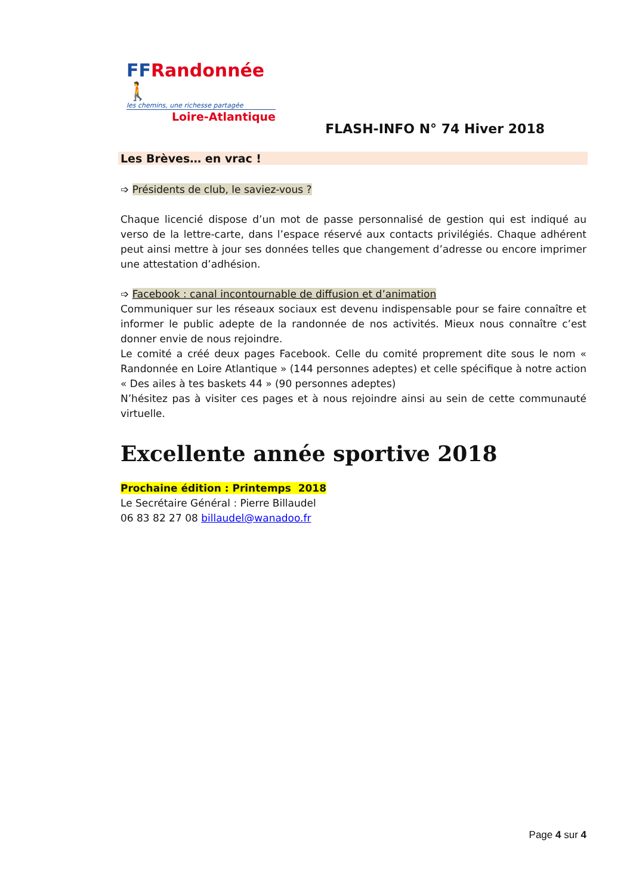FFRandonnée 🚶
les chemins, une richesse partagée
Loire-Atlantique
FLASH-INFO N° 74 Hiver 2018
Les Brèves… en vrac !
➩ Présidents de club, le saviez-vous ?
Chaque licencié dispose d’un mot de passe personnalisé de gestion qui est indiqué au verso de la lettre-carte, dans l’espace réservé aux contacts privilégiés. Chaque adhérent peut ainsi mettre à jour ses données telles que changement d’adresse ou encore imprimer une attestation d’adhésion.
➩ Facebook : canal incontournable de diffusion et d’animation
Communiquer sur les réseaux sociaux est devenu indispensable pour se faire connaître et informer le public adepte de la randonnée de nos activités. Mieux nous connaître c’est donner envie de nous rejoindre.
Le comité a créé deux pages Facebook. Celle du comité proprement dite sous le nom « Randonnée en Loire Atlantique » (144 personnes adeptes) et celle spécifique à notre action « Des ailes à tes baskets 44 » (90 personnes adeptes)
N’hésitez pas à visiter ces pages et à nous rejoindre ainsi au sein de cette communauté virtuelle.
Excellente année sportive 2018
Prochaine édition : Printemps 2018
Le Secrétaire Général : Pierre Billaudel
06 83 82 27 08 billaudel@wanadoo.fr
Page 4 sur 4